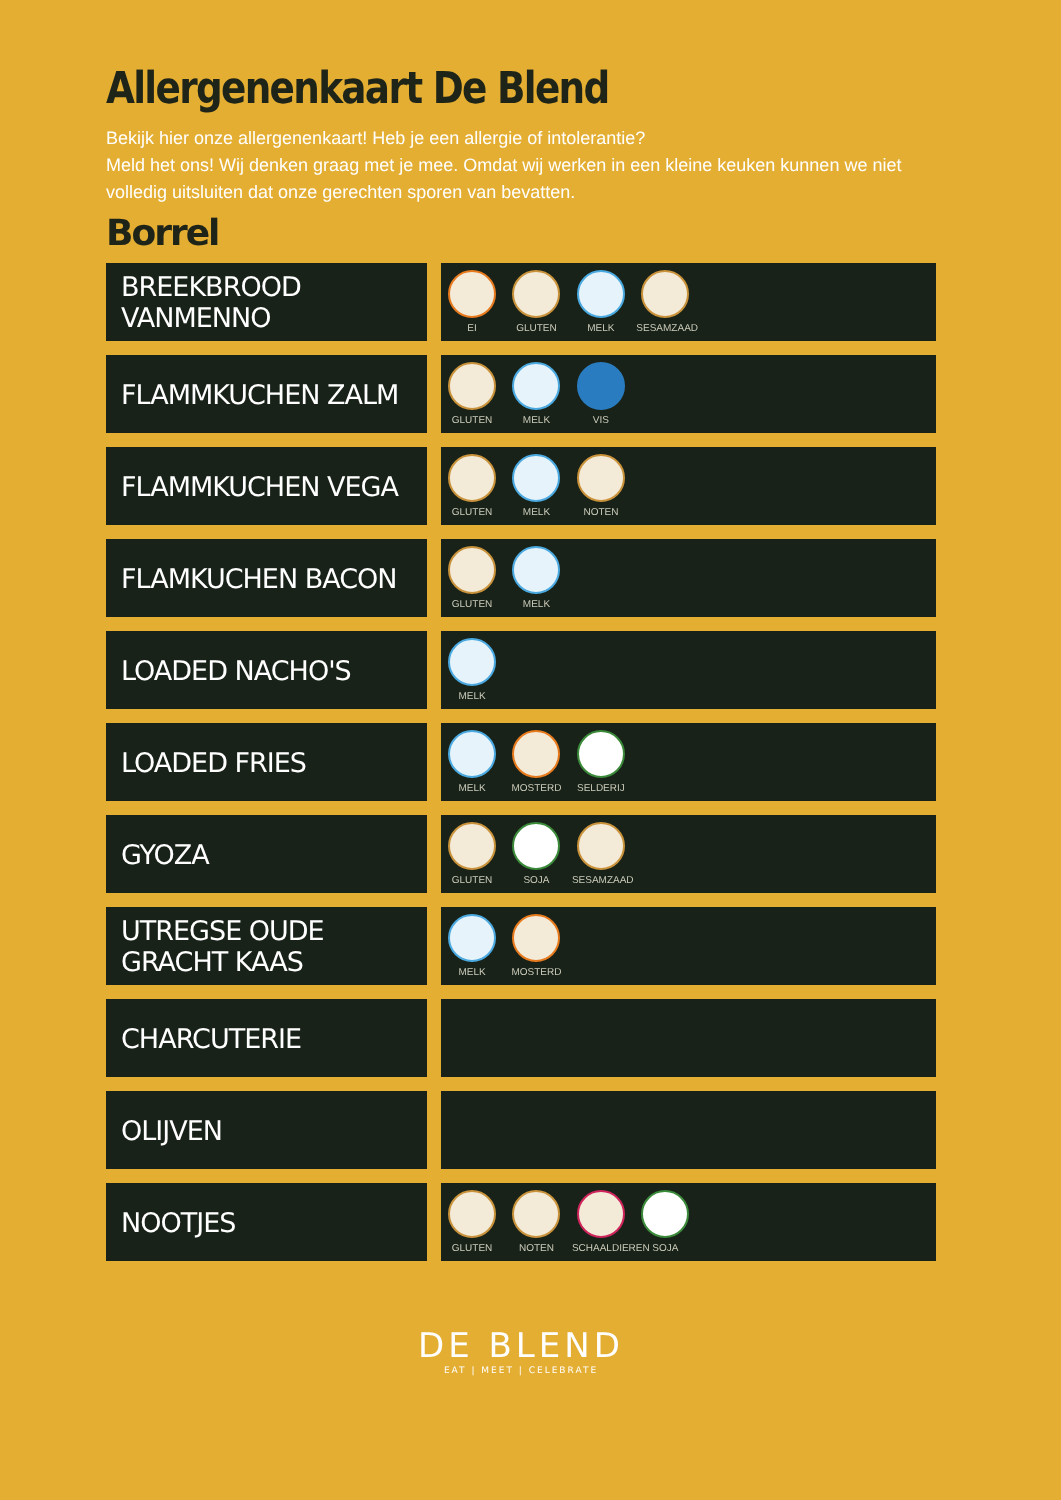Allergenenkaart De Blend
Bekijk hier onze allergenenkaart! Heb je een allergie of intolerantie?
Meld het ons! Wij denken graag met je mee. Omdat wij werken in een kleine keuken kunnen we niet volledig uitsluiten dat onze gerechten sporen van bevatten.
Borrel
| BREEKBROOD VANMENNO | | EI GLUTEN MELK SESAMZAAD |
| FLAMMKUCHEN ZALM | | GLUTEN MELK VIS |
| FLAMMKUCHEN VEGA | | GLUTEN MELK NOTEN |
| FLAMKUCHEN BACON | | GLUTEN MELK |
| LOADED NACHO'S | | MELK |
| LOADED FRIES | | MELK MOSTERD SELDERIJ |
| GYOZA | | GLUTEN SOJA SESAMZAAD |
| UTREGSE OUDE GRACHT KAAS | | MELK MOSTERD |
| CHARCUTERIE | | |
| OLIJVEN | | |
| NOOTJES | | GLUTEN NOTEN SCHAALDIEREN SOJA |
DE BLEND
EAT | MEET | CELEBRATE